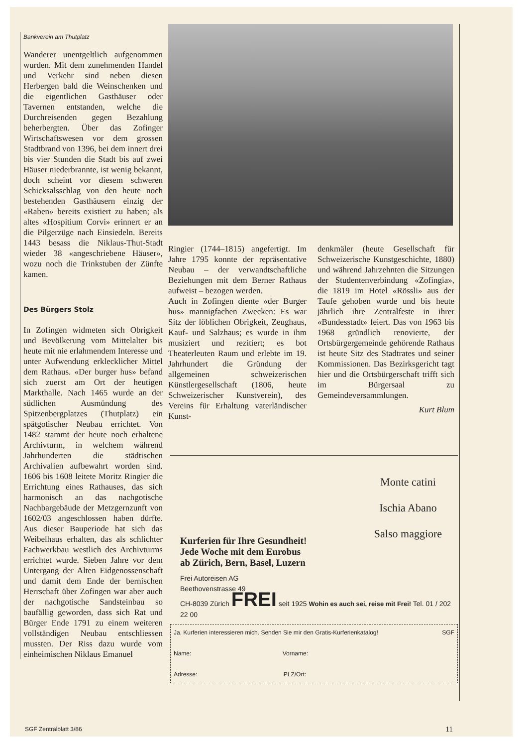Bankverein am Thutplatz
Wanderer unentgeltlich aufgenommen wurden. Mit dem zunehmenden Handel und Verkehr sind neben diesen Herbergen bald die Weinschenken und die eigentlichen Gasthäuser oder Tavernen entstanden, welche die Durchreisenden gegen Bezahlung beherbergten. Über das Zofinger Wirtschaftswesen vor dem grossen Stadtbrand von 1396, bei dem innert drei bis vier Stunden die Stadt bis auf zwei Häuser niederbrannte, ist wenig bekannt, doch scheint vor diesem schweren Schicksalsschlag von den heute noch bestehenden Gasthäusern einzig der «Raben» bereits existiert zu haben; als altes «Hospitium Corvi» erinnert er an die Pilgerzüge nach Einsiedeln. Bereits 1443 besass die Niklaus-Thut-Stadt wieder 38 «angeschriebene Häuser», wozu noch die Trinkstuben der Zünfte kamen.
Des Bürgers Stolz
In Zofingen widmeten sich Obrigkeit und Bevölkerung vom Mittelalter bis heute mit nie erlahmendem Interesse und unter Aufwendung erklecklicher Mittel dem Rathaus. «Der burger hus» befand sich zuerst am Ort der heutigen Markthalle. Nach 1465 wurde an der südlichen Ausmündung des Spitzenbergplatzes (Thutplatz) ein spätgotischer Neubau errichtet. Von 1482 stammt der heute noch erhaltene Archivturm, in welchem während Jahrhunderten die städtischen Archivalien aufbewahrt worden sind. 1606 bis 1608 leitete Moritz Ringier die Errichtung eines Rathauses, das sich harmonisch an das nachgotische Nachbargebäude der Metzgernzunft von 1602/03 angeschlossen haben dürfte. Aus dieser Bauperiode hat sich das Weibelhaus erhalten, das als schlichter Fachwerkbau westlich des Archivturms errichtet wurde. Sieben Jahre vor dem Untergang der Alten Eidgenossenschaft und damit dem Ende der bernischen Herrschaft über Zofingen war aber auch der nachgotische Sandsteinbau so baufällig geworden, dass sich Rat und Bürger Ende 1791 zu einem weiteren vollständigen Neubau entschliessen mussten. Der Riss dazu wurde vom einheimischen Niklaus Emanuel
Ringier (1744–1815) angefertigt. Im Jahre 1795 konnte der repräsentative Neubau – der verwandtschaftliche Beziehungen mit dem Berner Rathaus aufweist – bezogen werden.
Auch in Zofingen diente «der Burger hus» mannigfachen Zwecken: Es war Sitz der löblichen Obrigkeit, Zeughaus, Kauf- und Salzhaus; es wurde in ihm musiziert und rezitiert; es bot Theaterleuten Raum und erlebte im 19. Jahrhundert die Gründung der allgemeinen schweizerischen Künstlergesellschaft (1806, heute Schweizerischer Kunstverein), des Vereins für Erhaltung vaterländischer Kunst-
denkmäler (heute Gesellschaft für Schweizerische Kunstgeschichte, 1880) und während Jahrzehnten die Sitzungen der Studentenverbindung «Zofingia», die 1819 im Hotel «Rössli» aus der Taufe gehoben wurde und bis heute jährlich ihre Zentralfeste in ihrer «Bundesstadt» feiert. Das von 1963 bis 1968 gründlich renovierte, der Ortsbürgergemeinde gehörende Rathaus ist heute Sitz des Stadtrates und seiner Kommissionen. Das Bezirksgericht tagt hier und die Ortsbürgerschaft trifft sich im Bürgersaal zu Gemeindeversammlungen.
Kurt Blum
Monte catini
Ischia Abano
Salso maggiore
Kurferien für Ihre Gesundheit!
Jede Woche mit dem Eurobus
ab Zürich, Bern, Basel, Luzern
Frei Autoreisen AG
Beethovenstrasse 49
CH-8039 Zürich FREI seit 1925 Wohin es auch sei, reise mit Frei! Tel. 01 / 202 22 00
Ja, Kurferien interessieren mich. Senden Sie mir den Gratis-Kurferienkatalog! SGF
Name: Vorname:
Adresse: PLZ/Ort:
SGF Zentralblatt 3/86 11